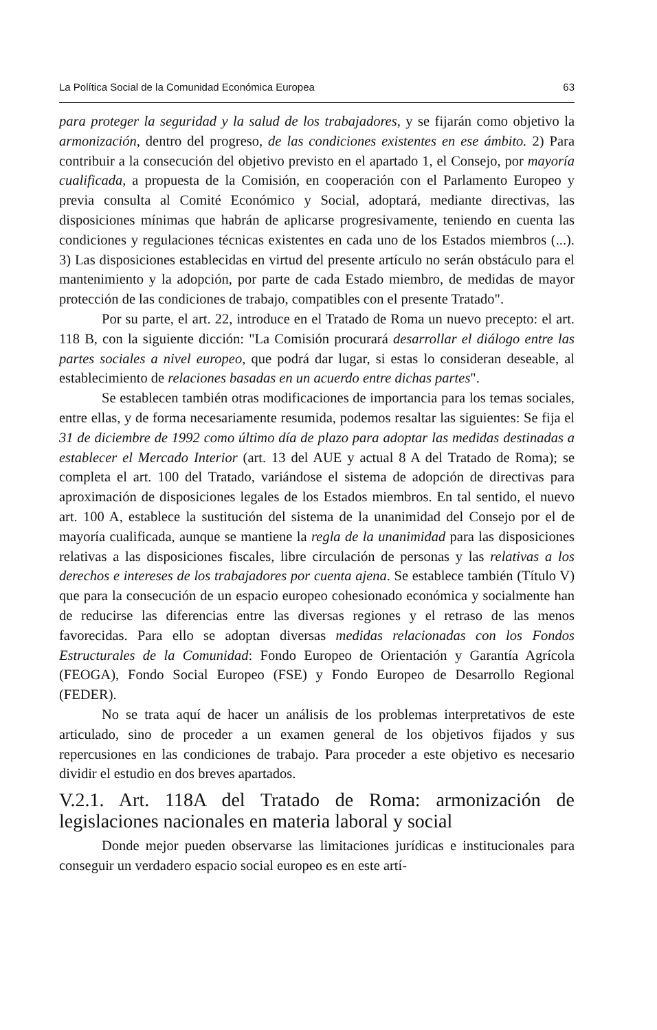La Política Social de la Comunidad Económica Europea 63
para proteger la seguridad y la salud de los trabajadores, y se fijarán como objetivo la armonización, dentro del progreso, de las condiciones existentes en ese ámbito. 2) Para contribuir a la consecución del objetivo previsto en el apartado 1, el Consejo, por mayoría cualificada, a propuesta de la Comisión, en cooperación con el Parlamento Europeo y previa consulta al Comité Económico y Social, adoptará, mediante directivas, las disposiciones mínimas que habrán de aplicarse progresivamente, teniendo en cuenta las condiciones y regulaciones técnicas existentes en cada uno de los Estados miembros (...). 3) Las disposiciones establecidas en virtud del presente artículo no serán obstáculo para el mantenimiento y la adopción, por parte de cada Estado miembro, de medidas de mayor protección de las condiciones de trabajo, compatibles con el presente Tratado".
Por su parte, el art. 22, introduce en el Tratado de Roma un nuevo precepto: el art. 118 B, con la siguiente dicción: "La Comisión procurará desarrollar el diálogo entre las partes sociales a nivel europeo, que podrá dar lugar, si estas lo consideran deseable, al establecimiento de relaciones basadas en un acuerdo entre dichas partes".
Se establecen también otras modificaciones de importancia para los temas sociales, entre ellas, y de forma necesariamente resumida, podemos resaltar las siguientes: Se fija el 31 de diciembre de 1992 como último día de plazo para adoptar las medidas destinadas a establecer el Mercado Interior (art. 13 del AUE y actual 8 A del Tratado de Roma); se completa el art. 100 del Tratado, variándose el sistema de adopción de directivas para aproximación de disposiciones legales de los Estados miembros. En tal sentido, el nuevo art. 100 A, establece la sustitución del sistema de la unanimidad del Consejo por el de mayoría cualificada, aunque se mantiene la regla de la unanimidad para las disposiciones relativas a las disposiciones fiscales, libre circulación de personas y las relativas a los derechos e intereses de los trabajadores por cuenta ajena. Se establece también (Título V) que para la consecución de un espacio europeo cohesionado económica y socialmente han de reducirse las diferencias entre las diversas regiones y el retraso de las menos favorecidas. Para ello se adoptan diversas medidas relacionadas con los Fondos Estructurales de la Comunidad: Fondo Europeo de Orientación y Garantía Agrícola (FEOGA), Fondo Social Europeo (FSE) y Fondo Europeo de Desarrollo Regional (FEDER).
No se trata aquí de hacer un análisis de los problemas interpretativos de este articulado, sino de proceder a un examen general de los objetivos fijados y sus repercusiones en las condiciones de trabajo. Para proceder a este objetivo es necesario dividir el estudio en dos breves apartados.
V.2.1. Art. 118A del Tratado de Roma: armonización de legislaciones nacionales en materia laboral y social
Donde mejor pueden observarse las limitaciones jurídicas e institucionales para conseguir un verdadero espacio social europeo es en este artí-